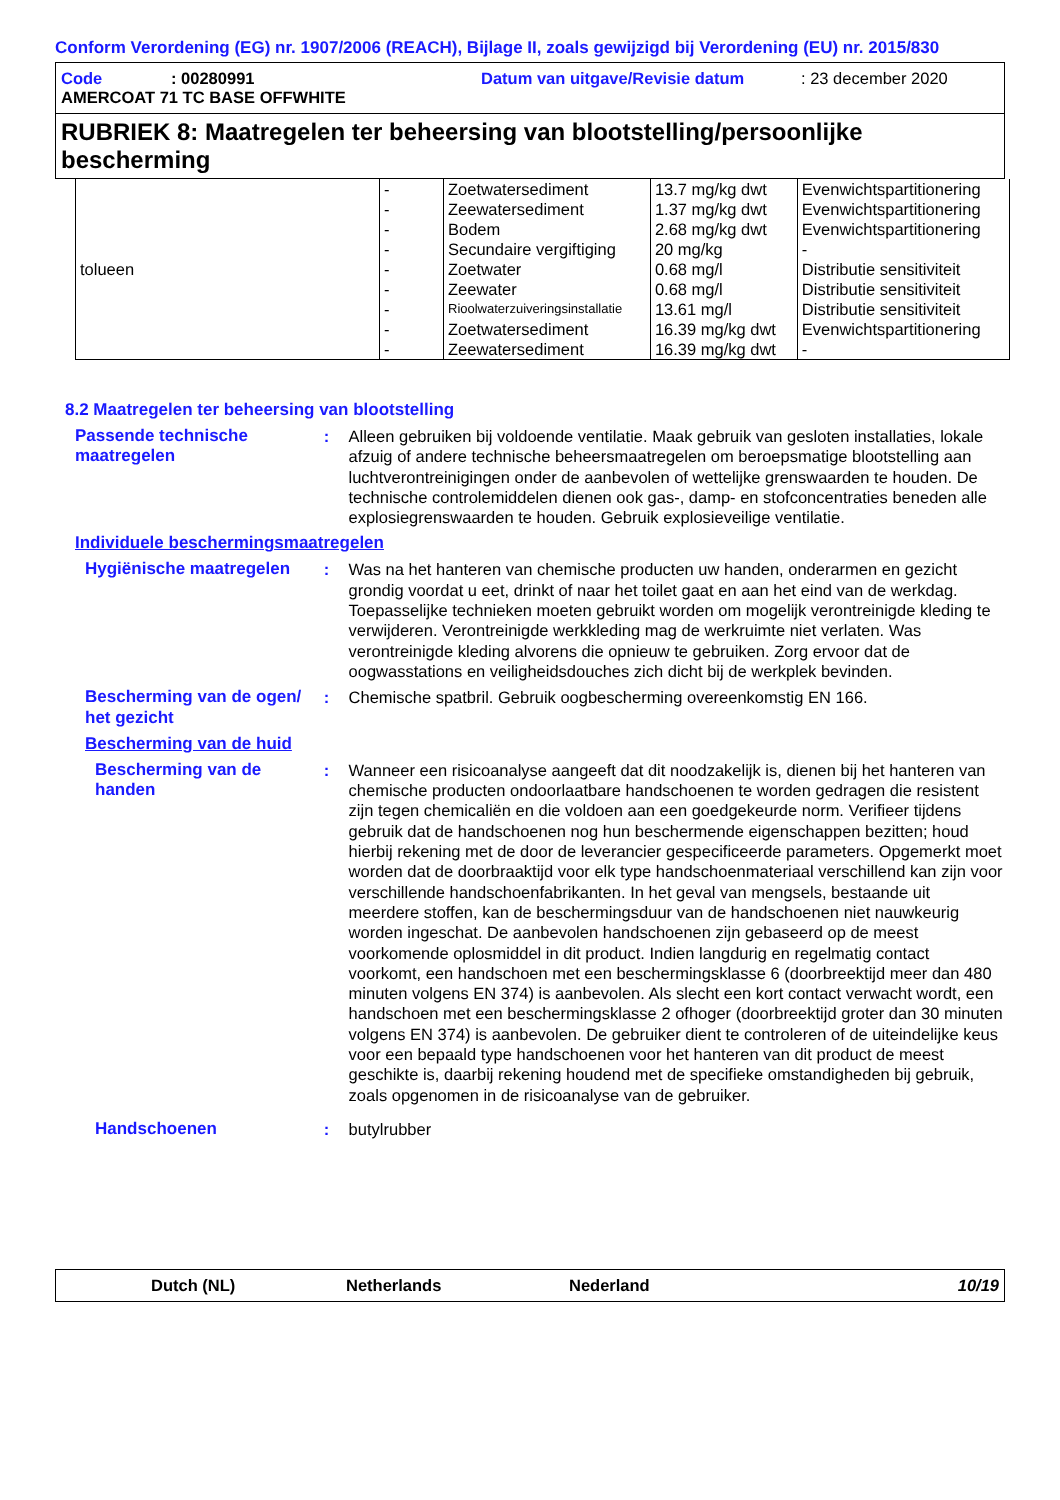Conform Verordening (EG) nr. 1907/2006 (REACH), Bijlage II, zoals gewijzigd bij Verordening (EU) nr. 2015/830
Code: 00280991 Datum van uitgave/Revisie datum: 23 december 2020
AMERCOAT 71 TC BASE OFFWHITE
RUBRIEK 8: Maatregelen ter beheersing van blootstelling/persoonlijke bescherming
| tolueen | - | Zoetwatersediment | 13.7 mg/kg dwt | Evenwichtspartitionering |
| | - | Zeewatersediment | 1.37 mg/kg dwt | Evenwichtspartitionering |
| | - | Bodem | 2.68 mg/kg dwt | Evenwichtspartitionering |
| | - | Secundaire vergiftiging | 20 mg/kg | - |
| | - | Zoetwater | 0.68 mg/l | Distributie sensitiviteit |
| | - | Zeewater | 0.68 mg/l | Distributie sensitiviteit |
| | - | Rioolwaterzuiveringsinstallatie | 13.61 mg/l | Distributie sensitiviteit |
| | - | Zoetwatersediment | 16.39 mg/kg dwt | Evenwichtspartitionering |
| | - | Zeewatersediment | 16.39 mg/kg dwt | - |
8.2 Maatregelen ter beheersing van blootstelling
Passende technische maatregelen
: Alleen gebruiken bij voldoende ventilatie. Maak gebruik van gesloten installaties, lokale afzuig of andere technische beheersmaatregelen om beroepsmatige blootstelling aan luchtverontreinigingen onder de aanbevolen of wettelijke grenswaarden te houden. De technische controlemiddelen dienen ook gas-, damp- en stofconcentraties beneden alle explosiegrenswaarden te houden. Gebruik explosieveilige ventilatie.
Individuele beschermingsmaatregelen
Hygiënische maatregelen : Was na het hanteren van chemische producten uw handen, onderarmen en gezicht grondig voordat u eet, drinkt of naar het toilet gaat en aan het eind van de werkdag. Toepasselijke technieken moeten gebruikt worden om mogelijk verontreinigde kleding te verwijderen. Verontreinigde werkkleding mag de werkruimte niet verlaten. Was verontreinigde kleding alvorens die opnieuw te gebruiken. Zorg ervoor dat de oogwasstations en veiligheidsdouches zich dicht bij de werkplek bevinden.
Bescherming van de ogen/ het gezicht
: Chemische spatbril. Gebruik oogbescherming overeenkomstig EN 166.
Bescherming van de huid
Bescherming van de handen
: Wanneer een risicoanalyse aangeeft dat dit noodzakelijk is, dienen bij het hanteren van chemische producten ondoorlaatbare handschoenen te worden gedragen die resistent zijn tegen chemicaliën en die voldoen aan een goedgekeurde norm. Verifieer tijdens gebruik dat de handschoenen nog hun beschermende eigenschappen bezitten; houd hierbij rekening met de door de leverancier gespecificeerde parameters. Opgemerkt moet worden dat de doorbraaktijd voor elk type handschoenmateriaal verschillend kan zijn voor verschillende handschoenfabrikanten. In het geval van mengsels, bestaande uit meerdere stoffen, kan de beschermingsduur van de handschoenen niet nauwkeurig worden ingeschat. De aanbevolen handschoenen zijn gebaseerd op de meest voorkomende oplosmiddel in dit product. Indien langdurig en regelmatig contact voorkomt, een handschoen met een beschermingsklasse 6 (doorbreektijd meer dan 480 minuten volgens EN 374) is aanbevolen. Als slecht een kort contact verwacht wordt, een handschoen met een beschermingsklasse 2 ofhoger (doorbreektijd groter dan 30 minuten volgens EN 374) is aanbevolen. De gebruiker dient te controleren of de uiteindelijke keus voor een bepaald type handschoenen voor het hanteren van dit product de meest geschikte is, daarbij rekening houdend met de specifieke omstandigheden bij gebruik, zoals opgenomen in de risicoanalyse van de gebruiker.
Handschoenen : butylrubber
Dutch (NL) Netherlands Nederland 10/19